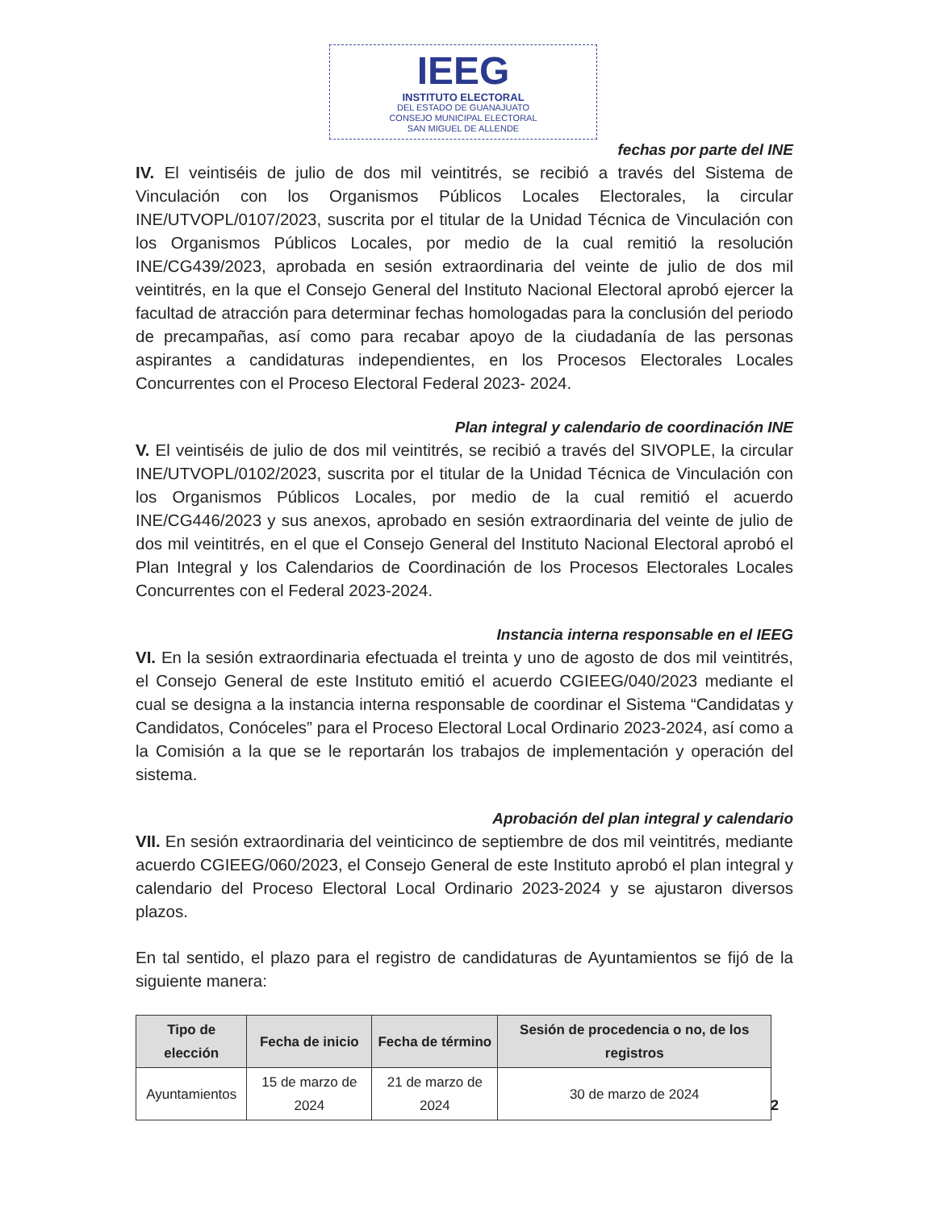IEEG
INSTITUTO ELECTORAL
DEL ESTADO DE GUANAJUATO
CONSEJO MUNICIPAL ELECTORAL
SAN MIGUEL DE ALLENDE
fechas por parte del INE
IV. El veintiséis de julio de dos mil veintitrés, se recibió a través del Sistema de Vinculación con los Organismos Públicos Locales Electorales, la circular INE/UTVOPL/0107/2023, suscrita por el titular de la Unidad Técnica de Vinculación con los Organismos Públicos Locales, por medio de la cual remitió la resolución INE/CG439/2023, aprobada en sesión extraordinaria del veinte de julio de dos mil veintitrés, en la que el Consejo General del Instituto Nacional Electoral aprobó ejercer la facultad de atracción para determinar fechas homologadas para la conclusión del periodo de precampañas, así como para recabar apoyo de la ciudadanía de las personas aspirantes a candidaturas independientes, en los Procesos Electorales Locales Concurrentes con el Proceso Electoral Federal 2023- 2024.
Plan integral y calendario de coordinación INE
V. El veintiséis de julio de dos mil veintitrés, se recibió a través del SIVOPLE, la circular INE/UTVOPL/0102/2023, suscrita por el titular de la Unidad Técnica de Vinculación con los Organismos Públicos Locales, por medio de la cual remitió el acuerdo INE/CG446/2023 y sus anexos, aprobado en sesión extraordinaria del veinte de julio de dos mil veintitrés, en el que el Consejo General del Instituto Nacional Electoral aprobó el Plan Integral y los Calendarios de Coordinación de los Procesos Electorales Locales Concurrentes con el Federal 2023-2024.
Instancia interna responsable en el IEEG
VI. En la sesión extraordinaria efectuada el treinta y uno de agosto de dos mil veintitrés, el Consejo General de este Instituto emitió el acuerdo CGIEEG/040/2023 mediante el cual se designa a la instancia interna responsable de coordinar el Sistema “Candidatas y Candidatos, Conóceles” para el Proceso Electoral Local Ordinario 2023-2024, así como a la Comisión a la que se le reportarán los trabajos de implementación y operación del sistema.
Aprobación del plan integral y calendario
VII. En sesión extraordinaria del veinticinco de septiembre de dos mil veintitrés, mediante acuerdo CGIEEG/060/2023, el Consejo General de este Instituto aprobó el plan integral y calendario del Proceso Electoral Local Ordinario 2023-2024 y se ajustaron diversos plazos.
En tal sentido, el plazo para el registro de candidaturas de Ayuntamientos se fijó de la siguiente manera:
| Tipo de elección | Fecha de inicio | Fecha de término | Sesión de procedencia o no, de los registros |
| --- | --- | --- | --- |
| Ayuntamientos | 15 de marzo de 2024 | 21 de marzo de 2024 | 30 de marzo de 2024 |
2